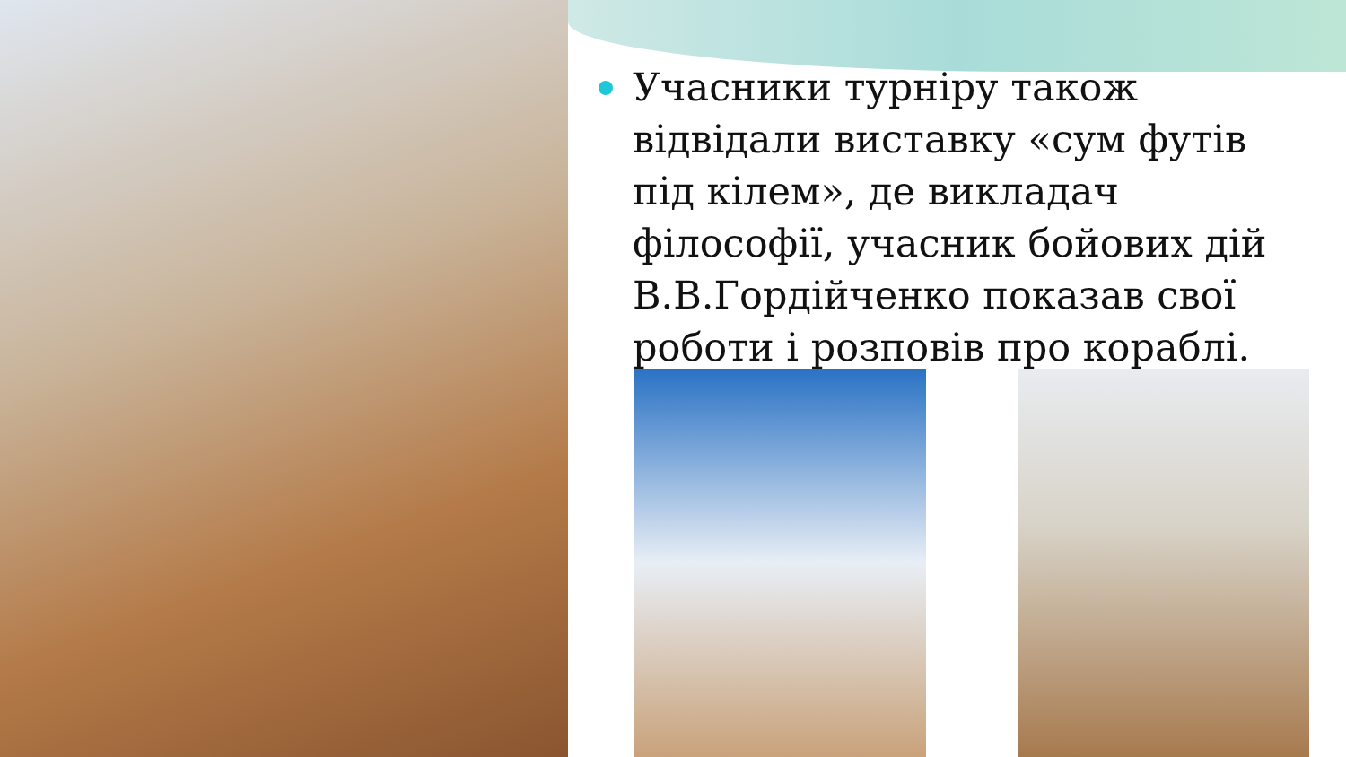Учасники турніру також відвідали виставку «сум футів під кілем», де викладач філософії, учасник бойових дій В.В.Гордійченко показав свої роботи і розповів про кораблі.